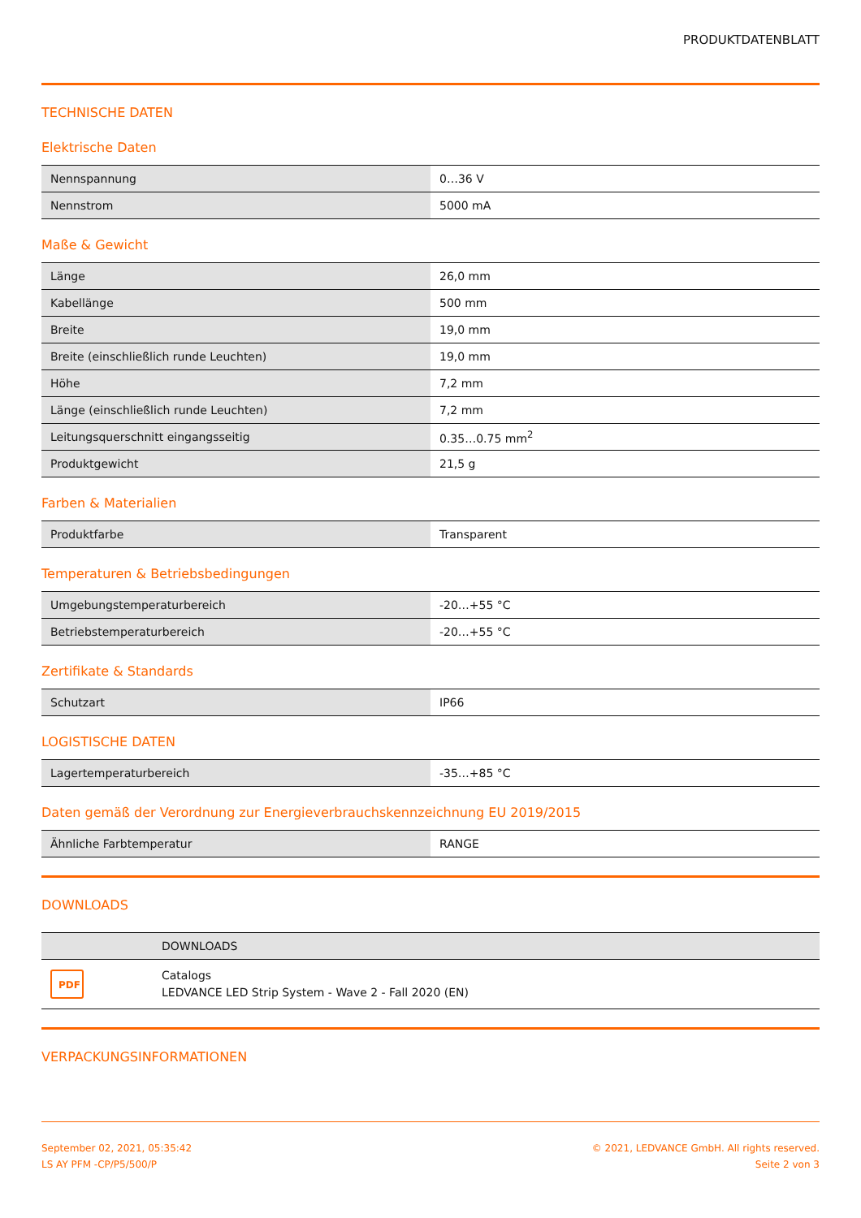PRODUKTDATENBLATT
TECHNISCHE DATEN
Elektrische Daten
| Nennspannung | 0…36 V |
| Nennstrom | 5000 mA |
Maße & Gewicht
| Länge | 26,0 mm |
| Kabellänge | 500 mm |
| Breite | 19,0 mm |
| Breite (einschließlich runde Leuchten) | 19,0 mm |
| Höhe | 7,2 mm |
| Länge (einschließlich runde Leuchten) | 7,2 mm |
| Leitungsquerschnitt eingangsseitig | 0.35…0.75 mm<sup>2</sup> |
| Produktgewicht | 21,5 g |
Farben & Materialien
| Produktfarbe | Transparent |
Temperaturen & Betriebsbedingungen
| Umgebungstemperaturbereich | -20…+55 °C |
| Betriebstemperaturbereich | -20…+55 °C |
Zertifikate & Standards
| Schutzart | IP66 |
LOGISTISCHE DATEN
| Lagertemperaturbereich | -35…+85 °C |
Daten gemäß der Verordnung zur Energieverbrauchskennzeichnung EU 2019/2015
| Ähnliche Farbtemperatur | RANGE |
DOWNLOADS
| | DOWNLOADS |
| PDF | Catalogs LEDVANCE LED Strip System - Wave 2 - Fall 2020 (EN) |
VERPACKUNGSINFORMATIONEN
September 02, 2021, 05:35:42
LS AY PFM -CP/P5/500/P
© 2021, LEDVANCE GmbH. All rights reserved.
Seite 2 von 3